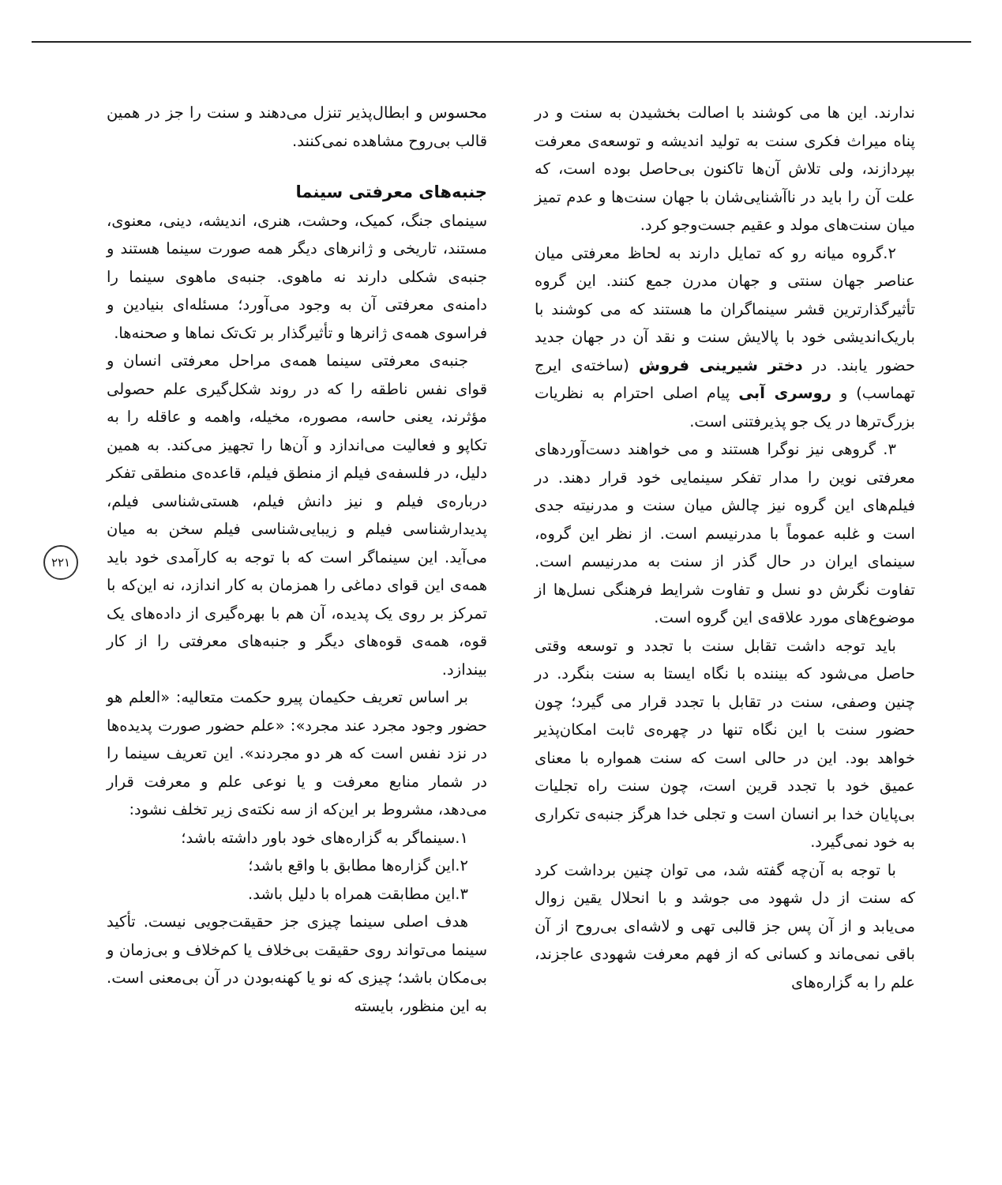ندارند. این ها می کوشند با اصالت بخشیدن به سنت و در پناه میراث فکری سنت به تولید اندیشه و توسعه‌ی معرفت بپردازند، ولی تلاش آن‌ها تاکنون بی‌حاصل بوده است، که علت آن را باید در ناآشنایی‌شان با جهان سنت‌ها و عدم تمیز میان سنت‌های مولد و عقیم جست‌وجو کرد.
۲.گروه میانه رو که تمایل دارند به لحاظ معرفتی میان عناصر جهان سنتی و جهان مدرن جمع کنند. این گروه تأثیرگذارترین قشر سینماگران ما هستند که می کوشند با باریک‌اندیشی خود با پالایش سنت و نقد آن در جهان جدید حضور یابند. در دختر شیرینی فروش (ساخته‌ی ایرج تهماسب) و روسری آبی پیام اصلی احترام به نظریات بزرگ‌ترها در یک جو پذیرفتنی است.
۳. گروهی نیز نوگرا هستند و می خواهند دست‌آوردهای معرفتی نوین را مدار تفکر سینمایی خود قرار دهند. در فیلم‌های این گروه نیز چالش میان سنت و مدرنیته جدی است و غلبه عموماً با مدرنیسم است. از نظر این گروه، سینمای ایران در حال گذر از سنت به مدرنیسم است. تفاوت نگرش دو نسل و تفاوت شرایط فرهنگی نسل‌ها از موضوع‌های مورد علاقه‌ی این گروه است.
باید توجه داشت تقابل سنت با تجدد و توسعه وقتی حاصل می‌شود که بیننده با نگاه ایستا به سنت بنگرد. در چنین وصفی، سنت در تقابل با تجدد قرار می گیرد؛ چون حضور سنت با این نگاه تنها در چهره‌ی ثابت امکان‌پذیر خواهد بود. این در حالی است که سنت همواره با معنای عمیق خود با تجدد قرین است، چون سنت راه تجلیات بی‌پایان خدا بر انسان است و تجلی خدا هرگز جنبه‌ی تکراری به خود نمی‌گیرد.
با توجه به آن‌چه گفته شد، می توان چنین برداشت کرد که سنت از دل شهود می جوشد و با انحلال یقین زوال می‌یابد و از آن پس جز قالبی تهی و لاشه‌ای بی‌روح از آن باقی نمی‌ماند و کسانی که از فهم معرفت شهودی عاجزند، علم را به گزاره‌های
محسوس و ابطال‌پذیر تنزل می‌دهند و سنت را جز در همین قالب بی‌روح مشاهده نمی‌کنند.
جنبه‌های معرفتی سینما
سینمای جنگ، کمیک، وحشت، هنری، اندیشه، دینی، معنوی، مستند، تاریخی و ژانرهای دیگر همه صورت سینما هستند و جنبه‌ی شکلی دارند نه ماهوی. جنبه‌ی ماهوی سینما را دامنه‌ی معرفتی آن به وجود می‌آورد؛ مسئله‌ای بنیادین و فراسوی همه‌ی ژانرها و تأثیرگذار بر تک‌تک نماها و صحنه‌ها.
جنبه‌ی معرفتی سینما همه‌ی مراحل معرفتی انسان و قوای نفس ناطقه را که در روند شکل‌گیری علم حصولی مؤثرند، یعنی حاسه، مصوره، مخیله، واهمه و عاقله را به تکاپو و فعالیت می‌اندازد و آن‌ها را تجهیز می‌کند. به همین دلیل، در فلسفه‌ی فیلم از منطق فیلم، قاعده‌ی منطقی تفکر درباره‌ی فیلم و نیز دانش فیلم، هستی‌شناسی فیلم، پدیدارشناسی فیلم و زیبایی‌شناسی فیلم سخن به میان می‌آید. این سینماگر است که با توجه به کارآمدی خود باید همه‌ی این قوای دماغی را همزمان به کار اندازد، نه این‌که با تمرکز بر روی یک پدیده، آن هم با بهره‌گیری از داده‌های یک قوه، همه‌ی قوه‌های دیگر و جنبه‌های معرفتی را از کار بیندازد.
بر اساس تعریف حکیمان پیرو حکمت متعالیه: «العلم هو حضور وجود مجرد عند مجرد»: «علم حضور صورت پدیده‌ها در نزد نفس است که هر دو مجردند». این تعریف سینما را در شمار منابع معرفت و یا نوعی علم و معرفت قرار می‌دهد، مشروط بر این‌که از سه نکته‌ی زیر تخلف نشود:
۱.سینماگر به گزاره‌های خود باور داشته باشد؛
۲.این گزاره‌ها مطابق با واقع باشد؛
۳.این مطابقت همراه با دلیل باشد.
هدف اصلی سینما چیزی جز حقیقت‌جویی نیست. تأکید سینما می‌تواند روی حقیقت بی‌خلاف یا کم‌خلاف و بی‌زمان و بی‌مکان باشد؛ چیزی که نو یا کهنه‌بودن در آن بی‌معنی است. به این منظور، بایسته
۲۲۱